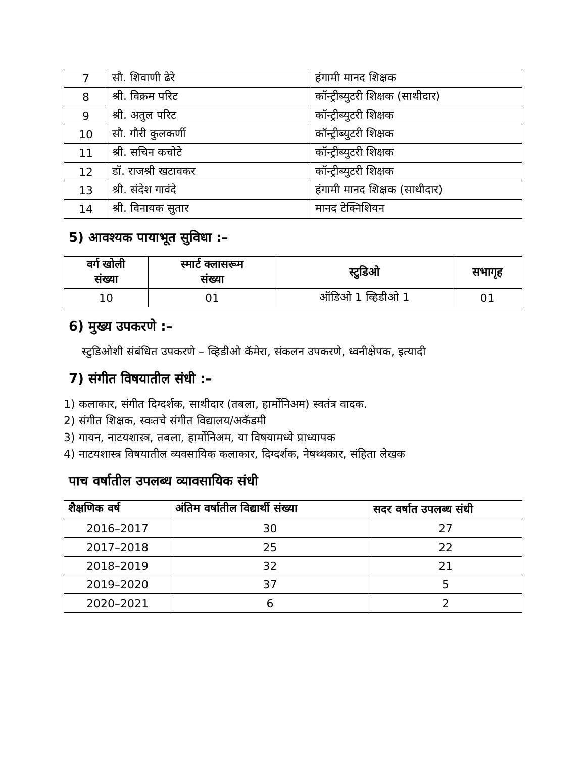| 7 | सौ. शिवाणी ढेरे | हंगामी मानद शिक्षक |
| 8 | श्री. विक्रम परिट | कॉन्ट्रीब्युटरी शिक्षक (साथीदार) |
| 9 | श्री. अतुल परिट | कॉन्ट्रीब्युटरी शिक्षक |
| 10 | सौ. गौरी कुलकर्णी | कॉन्ट्रीब्युटरी शिक्षक |
| 11 | श्री. सचिन कचोटे | कॉन्ट्रीब्युटरी शिक्षक |
| 12 | डॉ. राजश्री खटावकर | कॉन्ट्रीब्युटरी शिक्षक |
| 13 | श्री. संदेश गावंदे | हंगामी मानद शिक्षक (साथीदार) |
| 14 | श्री. विनायक सुतार | मानद टेक्निशियन |
5) आवश्यक पायाभूत सुविधा :–
| वर्ग खोली संख्या | स्मार्ट क्लासरूम संख्या | स्टुडिओ | सभागृह |
| --- | --- | --- | --- |
| 10 | 01 | ऑडिओ 1 व्हिडीओ 1 | 01 |
6) मुख्य उपकरणे :–
स्टुडिओशी संबंधित उपकरणे – व्हिडीओ कॅमेरा, संकलन उपकरणे, ध्वनीक्षेपक, इत्यादी
7) संगीत विषयातील संधी :–
1) कलाकार, संगीत दिग्दर्शक, साथीदार (तबला, हार्मोनिअम) स्वतंत्र वादक.
2) संगीत शिक्षक, स्वःतचे संगीत विद्यालय/अकॅडमी
3) गायन, नाटयशास्त्र, तबला, हार्मोनिअम, या विषयामध्ये प्राध्यापक
4) नाटयशास्त्र विषयातील व्यवसायिक कलाकार, दिग्दर्शक, नेषथ्थकार, संहिता लेखक
पाच वर्षातील उपलब्ध व्यावसायिक संधी
| शैक्षणिक वर्ष | अंतिम वर्षातील विद्यार्थी संख्या | सदर वर्षात उपलब्ध संधी |
| --- | --- | --- |
| 2016–2017 | 30 | 27 |
| 2017–2018 | 25 | 22 |
| 2018–2019 | 32 | 21 |
| 2019–2020 | 37 | 5 |
| 2020–2021 | 6 | 2 |